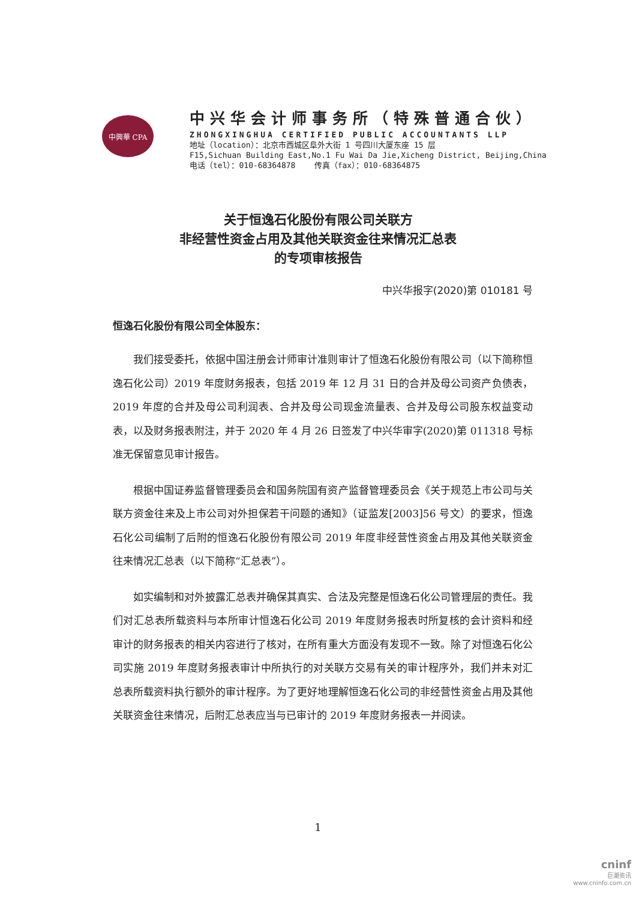中興華 CPA
中兴华会计师事务所（特殊普通合伙）
ZHONGXINGHUA CERTIFIED PUBLIC ACCOUNTANTS LLP
地址（location）：北京市西城区阜外大街 1 号四川大厦东座 15 层
F15,Sichuan Building East,No.1 Fu Wai Da Jie,Xicheng District, Beijing,China
电话（tel）：010-68364878 传真（fax）：010-68364875
关于恒逸石化股份有限公司关联方
非经营性资金占用及其他关联资金往来情况汇总表
的专项审核报告
中兴华报字(2020)第 010181 号
恒逸石化股份有限公司全体股东：
我们接受委托，依据中国注册会计师审计准则审计了恒逸石化股份有限公司（以下简称恒逸石化公司）2019 年度财务报表，包括 2019 年 12 月 31 日的合并及母公司资产负债表，2019 年度的合并及母公司利润表、合并及母公司现金流量表、合并及母公司股东权益变动表，以及财务报表附注，并于 2020 年 4 月 26 日签发了中兴华审字(2020)第 011318 号标准无保留意见审计报告。
根据中国证券监督管理委员会和国务院国有资产监督管理委员会《关于规范上市公司与关联方资金往来及上市公司对外担保若干问题的通知》（证监发[2003]56 号文）的要求，恒逸石化公司编制了后附的恒逸石化股份有限公司 2019 年度非经营性资金占用及其他关联资金往来情况汇总表（以下简称“汇总表”）。
如实编制和对外披露汇总表并确保其真实、合法及完整是恒逸石化公司管理层的责任。我们对汇总表所载资料与本所审计恒逸石化公司 2019 年度财务报表时所复核的会计资料和经审计的财务报表的相关内容进行了核对，在所有重大方面没有发现不一致。除了对恒逸石化公司实施 2019 年度财务报表审计中所执行的对关联方交易有关的审计程序外，我们并未对汇总表所载资料执行额外的审计程序。为了更好地理解恒逸石化公司的非经营性资金占用及其他关联资金往来情况，后附汇总表应当与已审计的 2019 年度财务报表一并阅读。
1
cninf
巨潮资讯
www.cninfo.com.cn